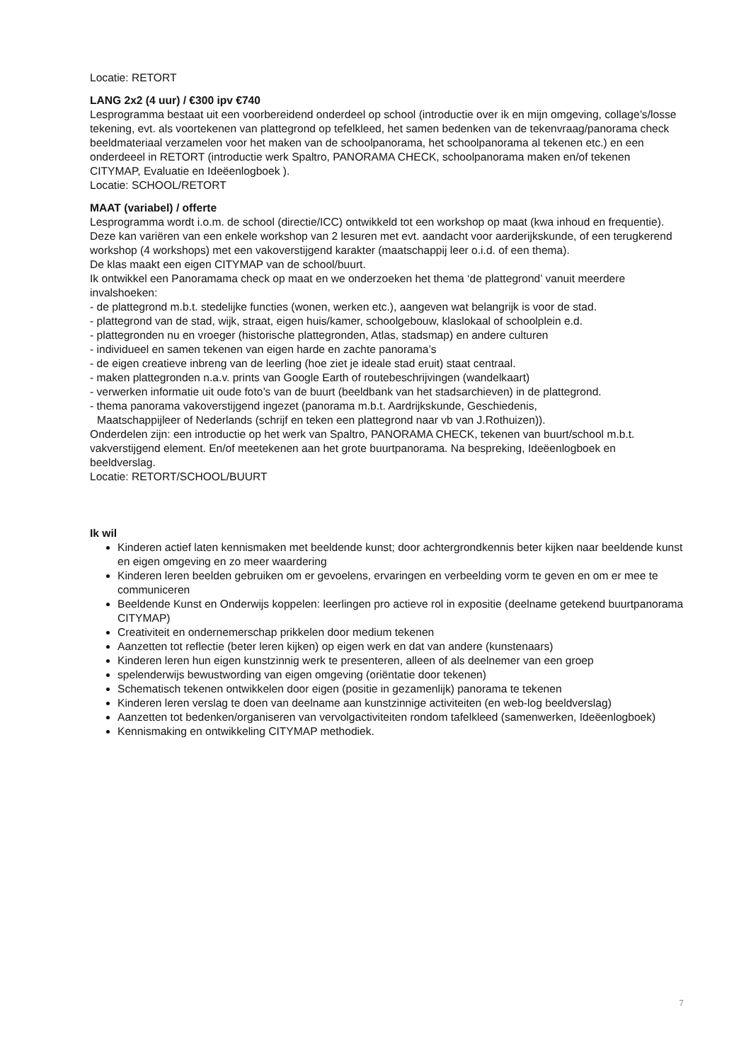Locatie: RETORT
LANG 2x2 (4 uur) / €300 ipv €740
Lesprogramma bestaat uit een voorbereidend onderdeel op school (introductie over ik en mijn omgeving, collage’s/losse tekening, evt. als voortekenen van plattegrond op tefelkleed, het samen bedenken van de tekenvraag/panorama check beeldmateriaal verzamelen voor het maken van de schoolpanorama, het schoolpanorama al tekenen etc.) en een onderdeeel in RETORT (introductie werk Spaltro, PANORAMA CHECK, schoolpanorama maken en/of tekenen CITYMAP, Evaluatie en Ideëenlogboek ).
Locatie: SCHOOL/RETORT
MAAT (variabel) / offerte
Lesprogramma wordt i.o.m. de school (directie/ICC) ontwikkeld tot een workshop op maat (kwa inhoud en frequentie). Deze kan variëren van een enkele workshop van 2 lesuren met evt. aandacht voor aarderijkskunde, of een terugkerend workshop (4 workshops) met een vakoverstijgend karakter (maatschappij leer o.i.d. of een thema).
De klas maakt een eigen CITYMAP van de school/buurt.
Ik ontwikkel een Panoramama check op maat en we onderzoeken het thema ‘de plattegrond’ vanuit meerdere invalshoeken:
- de plattegrond m.b.t. stedelijke functies (wonen, werken etc.), aangeven wat belangrijk is voor de stad.
- plattegrond van de stad, wijk, straat, eigen huis/kamer, schoolgebouw, klaslokaal of schoolplein e.d.
- plattegronden nu en vroeger (historische plattegronden, Atlas, stadsmap) en andere culturen
- individueel en samen tekenen van eigen harde en zachte panorama’s
- de eigen creatieve inbreng van de leerling (hoe ziet je ideale stad eruit) staat centraal.
- maken plattegronden n.a.v. prints van Google Earth of routebeschrijvingen (wandelkaart)
- verwerken informatie uit oude foto’s van de buurt (beeldbank van het stadsarchieven) in de plattegrond.
- thema panorama vakoverstijgend ingezet (panorama m.b.t. Aardrijkskunde, Geschiedenis,
Maatschappijleer of Nederlands (schrijf en teken een plattegrond naar vb van J.Rothuizen)).
Onderdelen zijn: een introductie op het werk van Spaltro, PANORAMA CHECK, tekenen van buurt/school m.b.t. vakverstijgend element. En/of meetekenen aan het grote buurtpanorama. Na bespreking, Ideëenlogboek en beeldverslag.
Locatie: RETORT/SCHOOL/BUURT
Ik wil
Kinderen actief laten kennismaken met beeldende kunst; door achtergrondkennis beter kijken naar beeldende kunst en eigen omgeving en zo meer waardering
Kinderen leren beelden gebruiken om er gevoelens, ervaringen en verbeelding vorm te geven en om er mee te communiceren
Beeldende Kunst en Onderwijs koppelen: leerlingen pro actieve rol in expositie (deelname getekend buurtpanorama CITYMAP)
Creativiteit en ondernemerschap prikkelen door medium tekenen
Aanzetten tot reflectie (beter leren kijken) op eigen werk en dat van andere (kunstenaars)
Kinderen leren hun eigen kunstzinnig werk te presenteren, alleen of als deelnemer van een groep
spelenderwijs bewustwording van eigen omgeving (oriëntatie door tekenen)
Schematisch tekenen ontwikkelen door eigen (positie in gezamenlijk) panorama te tekenen
Kinderen leren verslag te doen van deelname aan kunstzinnige activiteiten (en web-log beeldverslag)
Aanzetten tot bedenken/organiseren van vervolgactiviteiten rondom tafelkleed (samenwerken, Ideëenlogboek)
Kennismaking en ontwikkeling CITYMAP methodiek.
7